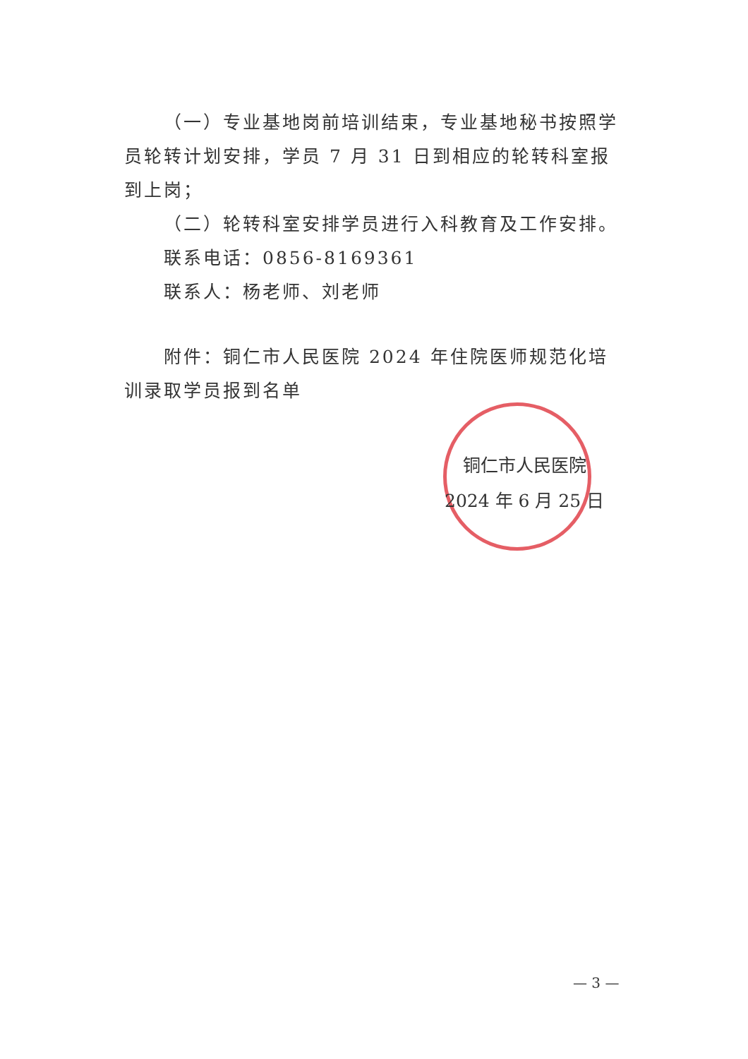（一）专业基地岗前培训结束，专业基地秘书按照学员轮转计划安排，学员 7 月 31 日到相应的轮转科室报到上岗；
（二）轮转科室安排学员进行入科教育及工作安排。
联系电话：0856-8169361
联系人：杨老师、刘老师
附件：铜仁市人民医院 2024 年住院医师规范化培训录取学员报到名单
铜仁市人民医院
2024 年 6 月 25 日
— 3 —